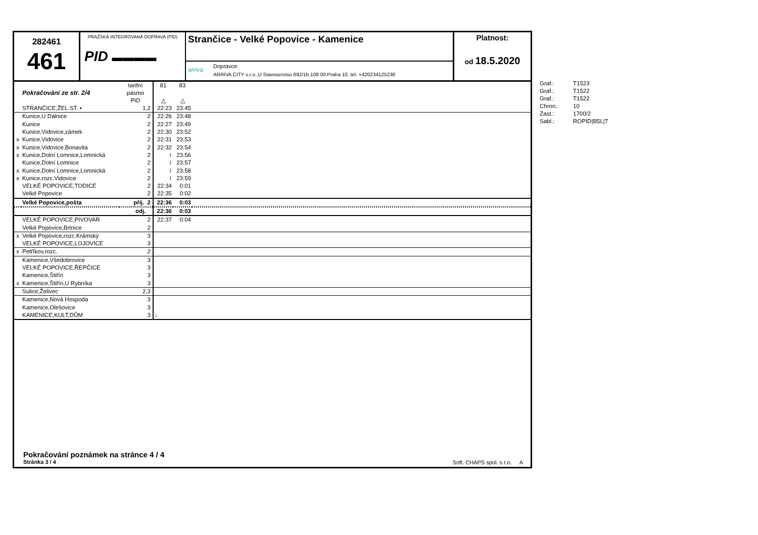282461
461
PRAŽSKÁ INTEGROVANÁ DOPRAVA (PID)
PID ▬▬▬▬
Strančice - Velké Popovice - Kamenice
arriva
Dopravce:
ARRIVA CITY s.r.o.,U Stavoservisu 692/1b,108 00 Praha 10, tel. +420234125238
Platnost:
od 18.5.2020
| | Pokračování ze str. 2/4 | tarifní pásmo PID | 81 △ | 83 △ | |
| | STRANČICE,ŽEL.ST. ▪ | 1,2 | 22:23 | 23:45 | |
| | Kunice,U Dálnice | 2 | 22:26 | 23:48 | |
| | Kunice | 2 | 22:27 | 23:49 | |
| | Kunice,Vidovice,zámek | 2 | 22:30 | 23:52 | |
| x | Kunice,Vidovice | 2 | 22:31 | 23:53 | |
| x | Kunice,Vidovice,Bonavita | 2 | 22:32 | 23:54 | |
| x | Kunice,Dolní Lomnice,Lomnická | 2 | ≀ | 23:56 | |
| | Kunice,Dolní Lomnice | 2 | ≀ | 23:57 | |
| x | Kunice,Dolní Lomnice,Lomnická | 2 | ≀ | 23:58 | |
| x | Kunice,rozc.Vidovice | 2 | ≀ | 23:59 | |
| | VELKÉ POPOVICE,TODICE | 2 | 22:34 | 0:01 | |
| | Velké Popovice | 2 | 22:35 | 0:02 | |
| | Velké Popovice,pošta | příj. 2 | 22:36 | 0:03 | |
| | | odj. | 22:36 | 0:03 | |
| | VELKÉ POPOVICE,PIVOVAR | 2 | 22:37 | 0:04 | |
| | Velké Popovice,Brtnice | 2 | | | |
| x | Velké Popovice,rozc.Krámský | 3 | | | |
| | VELKÉ POPOVICE,LOJOVICE | 3 | | | |
| x | Petříkov,rozc. | 2 | | | |
| | Kamenice,Všedobrovice | 3 | | | |
| | VELKÉ POPOVICE,ŘEPČICE | 3 | | | |
| | Kamenice,Štiřín | 3 | | | |
| x | Kamenice,Štiřín,U Rybníka | 3 | | | |
| | Sulice,Želivec | 2,3 | | | |
| | Kamenice,Nová Hospoda | 3 | | | |
| | Kamenice,Olešovice | 3 | | | |
| | KAMENICE,KULT.DŮM | 3 | ↓ | | |
Pokračování poznámek na stránce 4 / 4
Stránka 3 / 4
Soft. CHAPS spol. s r.o. A
| Graf.: | T1523 |
| Graf.: | T1522 |
| Graf.: | T1522 |
| Chron.: | 10 |
| Zast.: | 1700/2 |
| Sabl.: | ROPID/B5L/7 |